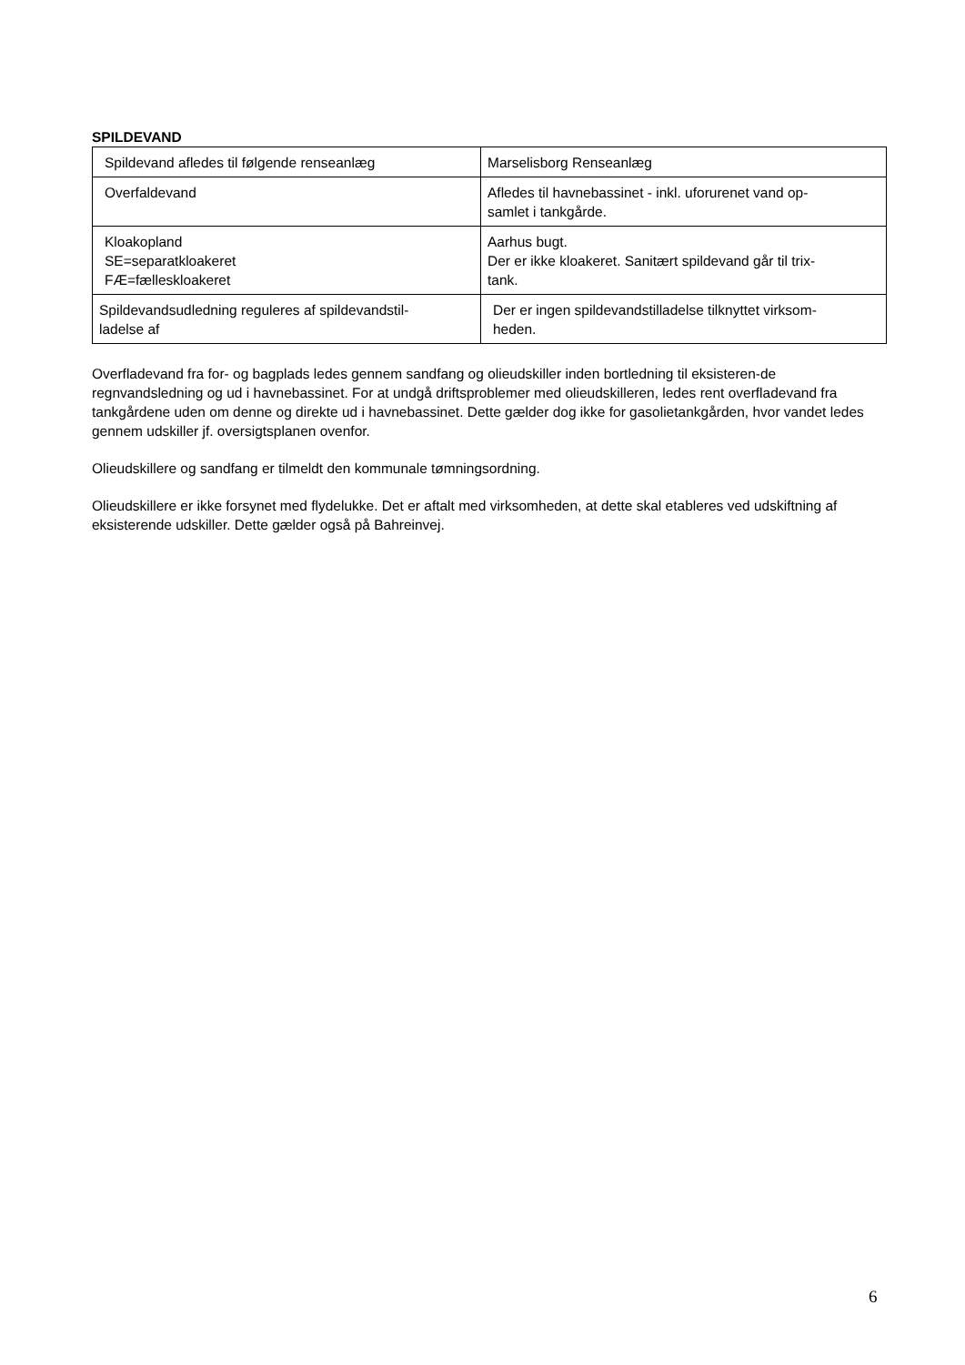SPILDEVAND
| Spildevand afledes til følgende renseanlæg | Marselisborg Renseanlæg |
| Overfaldevand | Afledes til havnebassinet - inkl. uforurenet vand op- samlet i tankgårde. |
| Kloakopland SE=separatkloakeret FÆ=fælleskloakeret | Aarhus bugt. Der er ikke kloakeret. Sanitært spildevand går til trix- tank. |
| Spildevandsudledning reguleres af spildevandstil- ladelse af | Der er ingen spildevandstilladelse tilknyttet virksom- heden. |
Overfladevand fra for- og bagplads ledes gennem sandfang og olieudskiller inden bortledning til eksisteren-de regnvandsledning og ud i havnebassinet. For at undgå driftsproblemer med olieudskilleren, ledes rent overfladevand fra tankgårdene uden om denne og direkte ud i havnebassinet. Dette gælder dog ikke for gasolietankgården, hvor vandet ledes gennem udskiller jf. oversigtsplanen ovenfor.
Olieudskillere og sandfang er tilmeldt den kommunale tømningsordning.
Olieudskillere er ikke forsynet med flydelukke. Det er aftalt med virksomheden, at dette skal etableres ved udskiftning af eksisterende udskiller. Dette gælder også på Bahreinvej.
6